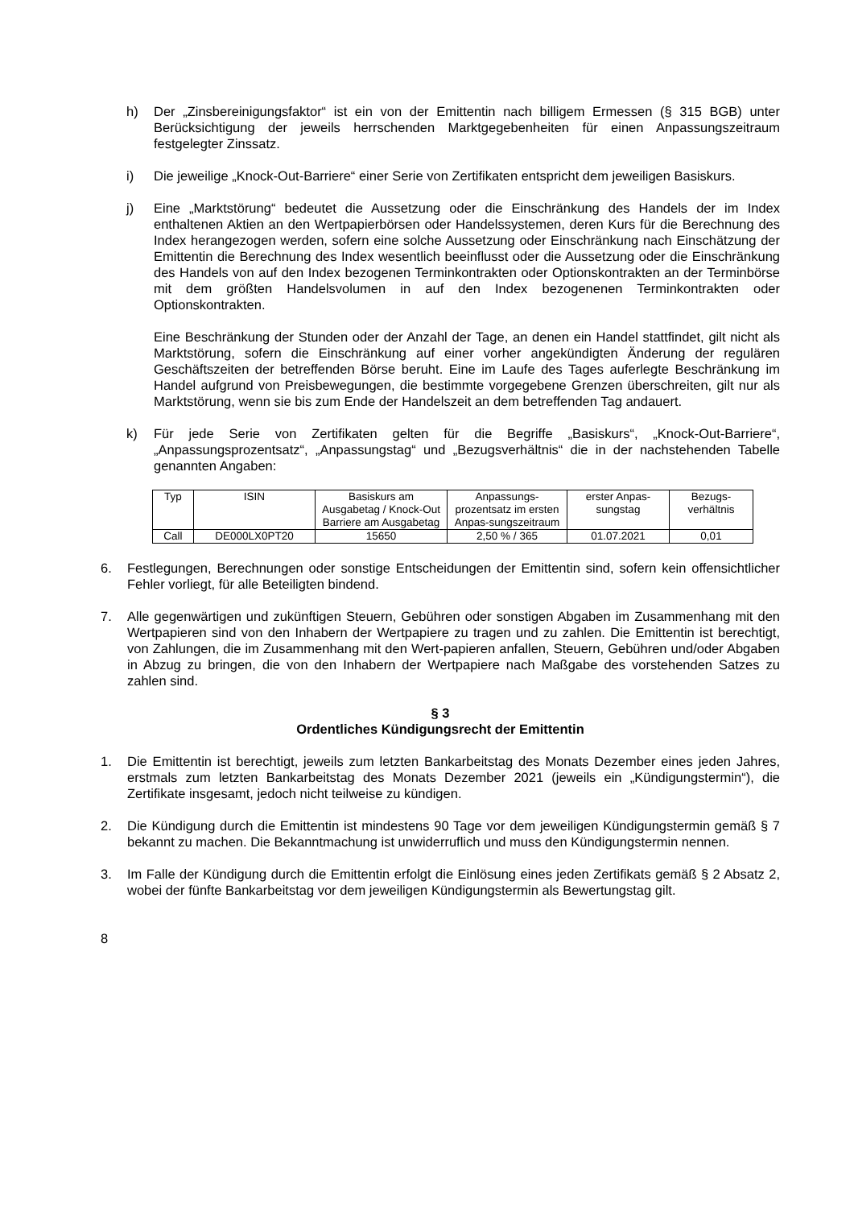h) Der „Zinsbereinigungsfaktor“ ist ein von der Emittentin nach billigem Ermessen (§ 315 BGB) unter Berücksichtigung der jeweils herrschenden Marktgegebenheiten für einen Anpassungszeitraum festgelegter Zinssatz.
i) Die jeweilige „Knock-Out-Barriere“ einer Serie von Zertifikaten entspricht dem jeweiligen Basiskurs.
j) Eine „Marktstörung“ bedeutet die Aussetzung oder die Einschränkung des Handels der im Index enthaltenen Aktien an den Wertpapierbörsen oder Handelssystemen, deren Kurs für die Berechnung des Index herangezogen werden, sofern eine solche Aussetzung oder Einschränkung nach Einschätzung der Emittentin die Berechnung des Index wesentlich beeinflusst oder die Aussetzung oder die Einschränkung des Handels von auf den Index bezogenen Terminkontrakten oder Optionskontrakten an der Terminbörse mit dem größten Handelsvolumen in auf den Index bezogenenen Terminkontrakten oder Optionskontrakten.
Eine Beschränkung der Stunden oder der Anzahl der Tage, an denen ein Handel stattfindet, gilt nicht als Marktstörung, sofern die Einschränkung auf einer vorher angekündigten Änderung der regulären Geschäftszeiten der betreffenden Börse beruht. Eine im Laufe des Tages auferlegte Beschränkung im Handel aufgrund von Preisbewegungen, die bestimmte vorgegebene Grenzen überschreiten, gilt nur als Marktstörung, wenn sie bis zum Ende der Handelszeit an dem betreffenden Tag andauert.
k) Für jede Serie von Zertifikaten gelten für die Begriffe „Basiskurs“, „Knock-Out-Barriere“, „Anpassungsprozentsatz“, „Anpassungstag“ und „Bezugsverhältnis“ die in der nachstehenden Tabelle genannten Angaben:
| Typ | ISIN | Basiskurs am Ausgabetag / Knock-Out Barriere am Ausgabetag | Anpassungs-prozentsatz im ersten Anpas-sungszeitraum | erster Anpas-sungstag | Bezugs-verhältnis |
| --- | --- | --- | --- | --- | --- |
| Call | DE000LX0PT20 | 15650 | 2,50 % / 365 | 01.07.2021 | 0,01 |
6. Festlegungen, Berechnungen oder sonstige Entscheidungen der Emittentin sind, sofern kein offensichtlicher Fehler vorliegt, für alle Beteiligten bindend.
7. Alle gegenwärtigen und zukünftigen Steuern, Gebühren oder sonstigen Abgaben im Zusammenhang mit den Wertpapieren sind von den Inhabern der Wertpapiere zu tragen und zu zahlen. Die Emittentin ist berechtigt, von Zahlungen, die im Zusammenhang mit den Wert-papieren anfallen, Steuern, Gebühren und/oder Abgaben in Abzug zu bringen, die von den Inhabern der Wertpapiere nach Maßgabe des vorstehenden Satzes zu zahlen sind.
§ 3
Ordentliches Kündigungsrecht der Emittentin
1. Die Emittentin ist berechtigt, jeweils zum letzten Bankarbeitstag des Monats Dezember eines jeden Jahres, erstmals zum letzten Bankarbeitstag des Monats Dezember 2021 (jeweils ein „Kündigungstermin“), die Zertifikate insgesamt, jedoch nicht teilweise zu kündigen.
2. Die Kündigung durch die Emittentin ist mindestens 90 Tage vor dem jeweiligen Kündigungstermin gemäß § 7 bekannt zu machen. Die Bekanntmachung ist unwiderruflich und muss den Kündigungstermin nennen.
3. Im Falle der Kündigung durch die Emittentin erfolgt die Einlösung eines jeden Zertifikats gemäß § 2 Absatz 2, wobei der fünfte Bankarbeitstag vor dem jeweiligen Kündigungstermin als Bewertungstag gilt.
8